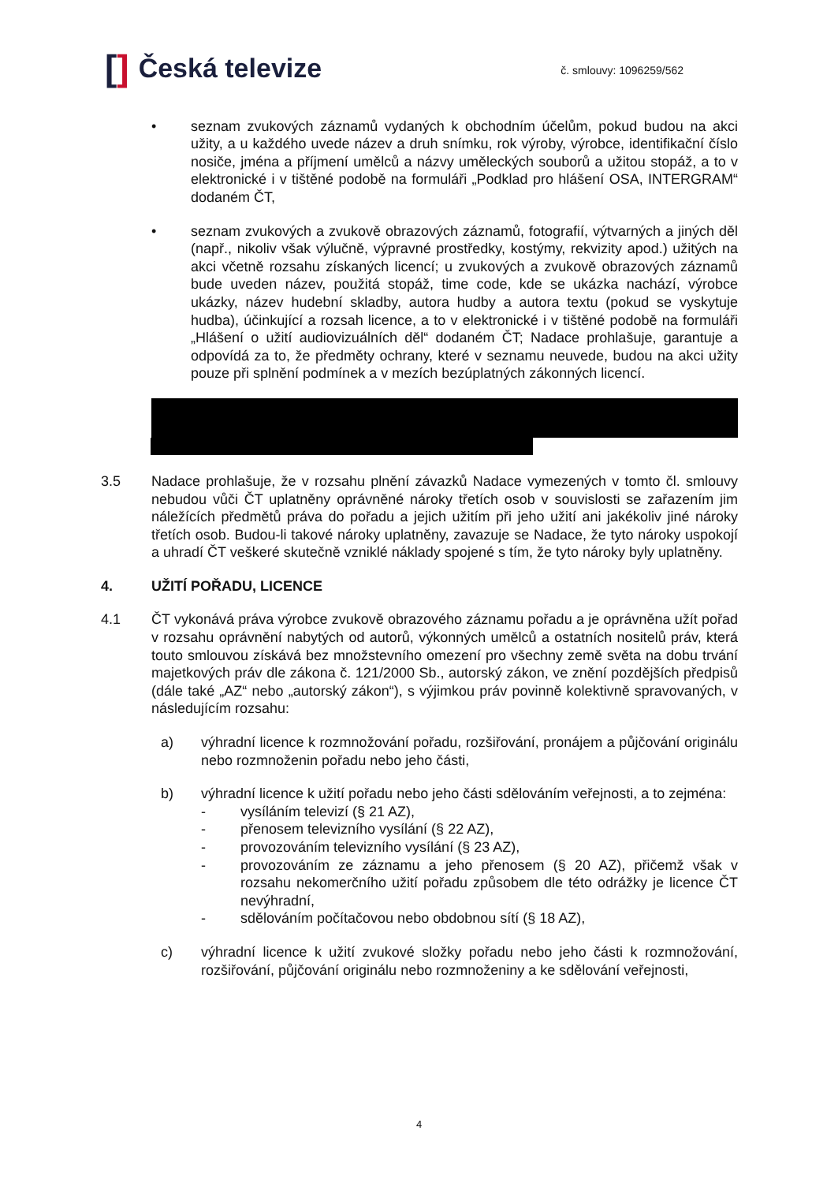[] Česká televize
č. smlouvy: 1096259/562
• seznam zvukových záznamů vydaných k obchodním účelům, pokud budou na akci užity, a u každého uvede název a druh snímku, rok výroby, výrobce, identifikační číslo nosiče, jména a příjmení umělců a názvy uměleckých souborů a užitou stopáž, a to v elektronické i v tištěné podobě na formuláři „Podklad pro hlášení OSA, INTERGRAM“ dodaném ČT,
• seznam zvukových a zvukově obrazových záznamů, fotografií, výtvarných a jiných děl (např., nikoliv však výlučně, výpravné prostředky, kostýmy, rekvizity apod.) užitých na akci včetně rozsahu získaných licencí; u zvukových a zvukově obrazových záznamů bude uveden název, použitá stopáž, time code, kde se ukázka nachází, výrobce ukázky, název hudební skladby, autora hudby a autora textu (pokud se vyskytuje hudba), účinkující a rozsah licence, a to v elektronické i v tištěné podobě na formuláři „Hlášení o užití audiovizuálních děl“ dodaném ČT; Nadace prohlašuje, garantuje a odpovídá za to, že předměty ochrany, které v seznamu neuvede, budou na akci užity pouze při splnění podmínek a v mezích bezúplatných zákonných licencí.
3.5 Nadace prohlašuje, že v rozsahu plnění závazků Nadace vymezených v tomto čl. smlouvy nebudou vůči ČT uplatněny oprávněné nároky třetích osob v souvislosti se zařazením jim náležících předmětů práva do pořadu a jejich užitím při jeho užití ani jakékoliv jiné nároky třetích osob. Budou-li takové nároky uplatněny, zavazuje se Nadace, že tyto nároky uspokojí a uhradí ČT veškeré skutečně vzniklé náklady spojené s tím, že tyto nároky byly uplatněny.
4. UŽITÍ POŘADU, LICENCE
4.1 ČT vykonává práva výrobce zvukově obrazového záznamu pořadu a je oprávněna užít pořad v rozsahu oprávnění nabytých od autorů, výkonných umělců a ostatních nositelů práv, která touto smlouvou získává bez množstevního omezení pro všechny země světa na dobu trvání majetkových práv dle zákona č. 121/2000 Sb., autorský zákon, ve znění pozdějších předpisů (dále také „AZ“ nebo „autorský zákon“), s výjimkou práv povinně kolektivně spravovaných, v následujícím rozsahu:
a) výhradní licence k rozmnožování pořadu, rozšiřování, pronájem a půjčování originálu nebo rozmnoženin pořadu nebo jeho části,
b) výhradní licence k užití pořadu nebo jeho části sdělováním veřejnosti, a to zejména:
- vysíláním televizí (§ 21 AZ),
- přenosem televizního vysílání (§ 22 AZ),
- provozováním televizního vysílání (§ 23 AZ),
- provozováním ze záznamu a jeho přenosem (§ 20 AZ), přičemž však v rozsahu nekomerčního užití pořadu způsobem dle této odrážky je licence ČT nevýhradní,
- sdělováním počítačovou nebo obdobnou sítí (§ 18 AZ),
c) výhradní licence k užití zvukové složky pořadu nebo jeho části k rozmnožování, rozšiřování, půjčování originálu nebo rozmnoženiny a ke sdělování veřejnosti,
4